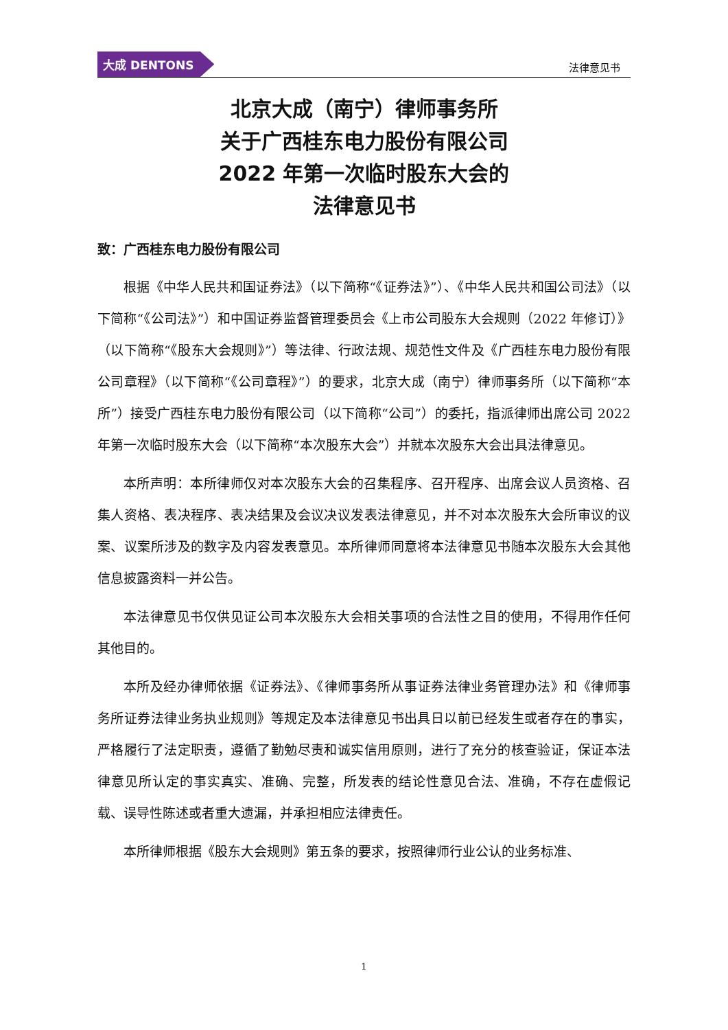大成 DENTONS
法律意见书
北京大成（南宁）律师事务所
关于广西桂东电力股份有限公司
2022 年第一次临时股东大会的
法律意见书
致：广西桂东电力股份有限公司
根据《中华人民共和国证券法》（以下简称“《证券法》”）、《中华人民共和国公司法》（以下简称“《公司法》”）和中国证券监督管理委员会《上市公司股东大会规则（2022 年修订）》（以下简称“《股东大会规则》”）等法律、行政法规、规范性文件及《广西桂东电力股份有限公司章程》（以下简称“《公司章程》”）的要求，北京大成（南宁）律师事务所（以下简称“本所”）接受广西桂东电力股份有限公司（以下简称“公司”）的委托，指派律师出席公司 2022 年第一次临时股东大会（以下简称“本次股东大会”）并就本次股东大会出具法律意见。
本所声明：本所律师仅对本次股东大会的召集程序、召开程序、出席会议人员资格、召集人资格、表决程序、表决结果及会议决议发表法律意见，并不对本次股东大会所审议的议案、议案所涉及的数字及内容发表意见。本所律师同意将本法律意见书随本次股东大会其他信息披露资料一并公告。
本法律意见书仅供见证公司本次股东大会相关事项的合法性之目的使用，不得用作任何其他目的。
本所及经办律师依据《证券法》、《律师事务所从事证券法律业务管理办法》和《律师事务所证券法律业务执业规则》等规定及本法律意见书出具日以前已经发生或者存在的事实，严格履行了法定职责，遵循了勤勉尽责和诚实信用原则，进行了充分的核查验证，保证本法律意见所认定的事实真实、准确、完整，所发表的结论性意见合法、准确，不存在虚假记载、误导性陈述或者重大遗漏，并承担相应法律责任。
本所律师根据《股东大会规则》第五条的要求，按照律师行业公认的业务标准、
1